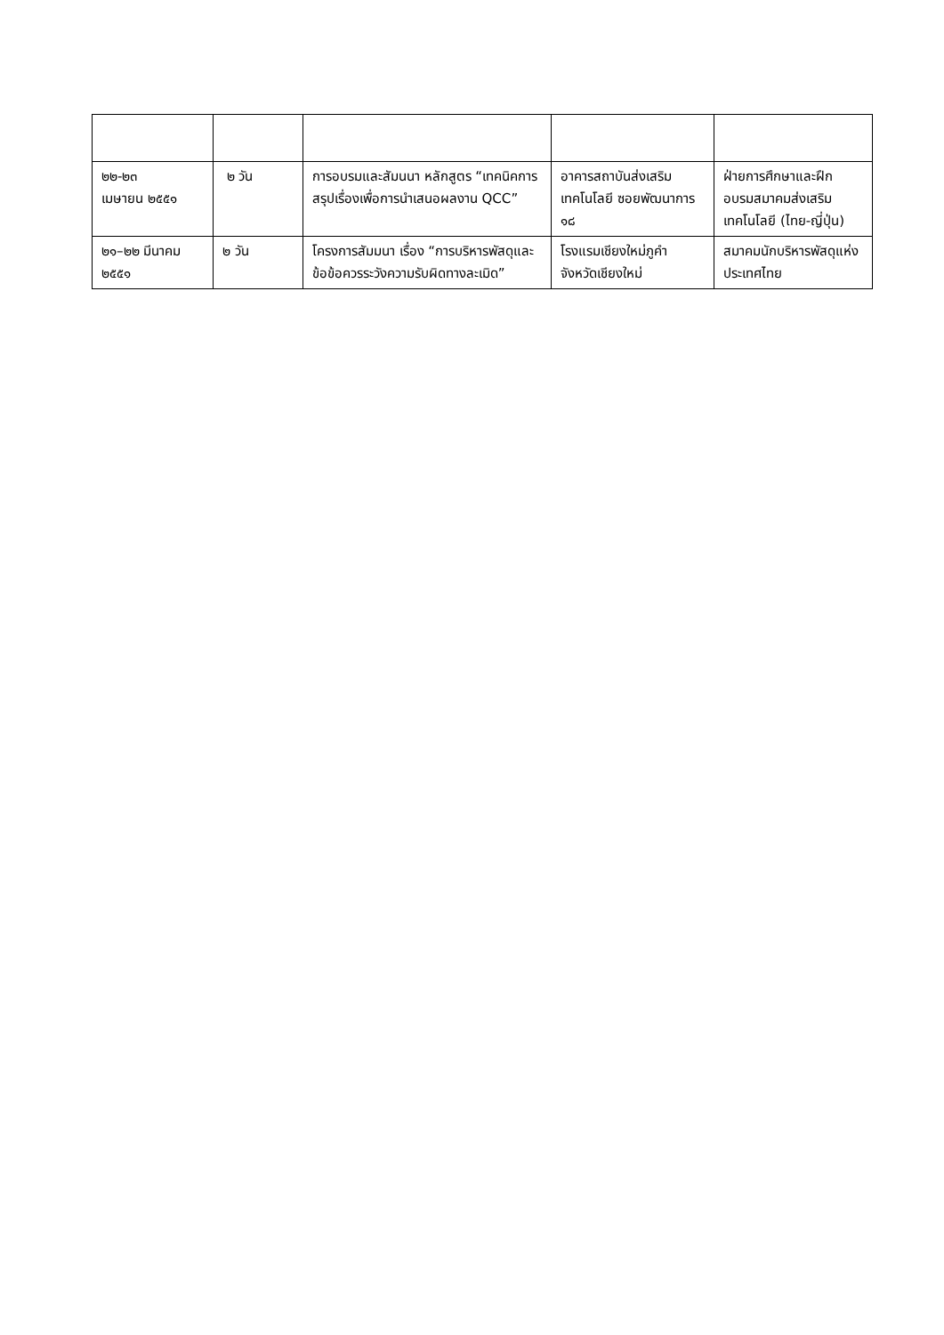| ๒๒-๒๓ เมษายน ๒๕๕๑ | ๒ วัน | การอบรมและสัมนนา หลักสูตร “เทคนิคการสรุปเรื่องเพื่อการนำเสนอผลงาน QCC” | อาคารสถาบันส่งเสริมเทคโนโลยี ซอยพัฒนาการ ๑๘ | ฝ่ายการศึกษาและฝึกอบรมสมาคมส่งเสริมเทคโนโลยี (ไทย-ญี่ปุ่น) |
| ๒๑–๒๒ มีนาคม ๒๕๕๑ | ๒ วัน | โครงการสัมมนา เรื่อง “การบริหารพัสดุและข้อข้อควรระวังความรับผิดทางละเมิด” | โรงแรมเชียงใหม่ภูคำ จังหวัดเชียงใหม่ | สมาคมนักบริหารพัสดุแห่งประเทศไทย |